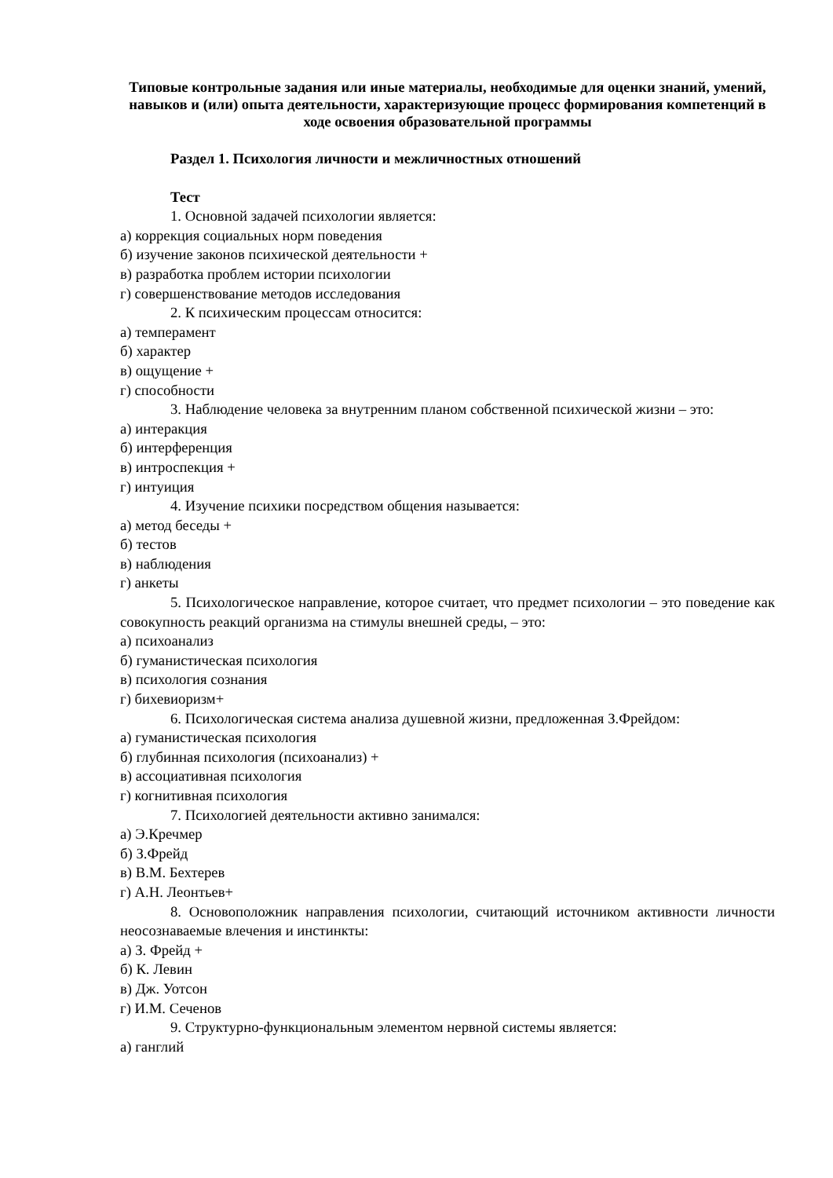Типовые контрольные задания или иные материалы, необходимые для оценки знаний, умений, навыков и (или) опыта деятельности, характеризующие процесс формирования компетенций в ходе освоения образовательной программы
Раздел 1. Психология личности и межличностных отношений
Тест
1. Основной задачей психологии является:
а) коррекция социальных норм поведения
б) изучение законов психической деятельности +
в) разработка проблем истории психологии
г) совершенствование методов исследования
2. К психическим процессам относится:
а) темперамент
б) характер
в) ощущение +
г) способности
3. Наблюдение человека за внутренним планом собственной психической жизни – это:
а) интеракция
б) интерференция
в) интроспекция +
г) интуиция
4. Изучение психики посредством общения называется:
а) метод беседы +
б) тестов
в) наблюдения
г) анкеты
5. Психологическое направление, которое считает, что предмет психологии – это поведение как совокупность реакций организма на стимулы внешней среды, – это:
а) психоанализ
б) гуманистическая психология
в) психология сознания
г) бихевиоризм+
6. Психологическая система анализа душевной жизни, предложенная З.Фрейдом:
а) гуманистическая психология
б) глубинная психология (психоанализ) +
в) ассоциативная психология
г) когнитивная психология
7. Психологией деятельности активно занимался:
а) Э.Кречмер
б) З.Фрейд
в) В.М. Бехтерев
г) А.Н. Леонтьев+
8. Основоположник направления психологии, считающий источником активности личности неосознаваемые влечения и инстинкты:
а) З. Фрейд +
б) К. Левин
в) Дж. Уотсон
г) И.М. Сеченов
9. Структурно-функциональным элементом нервной системы является:
а) ганглий